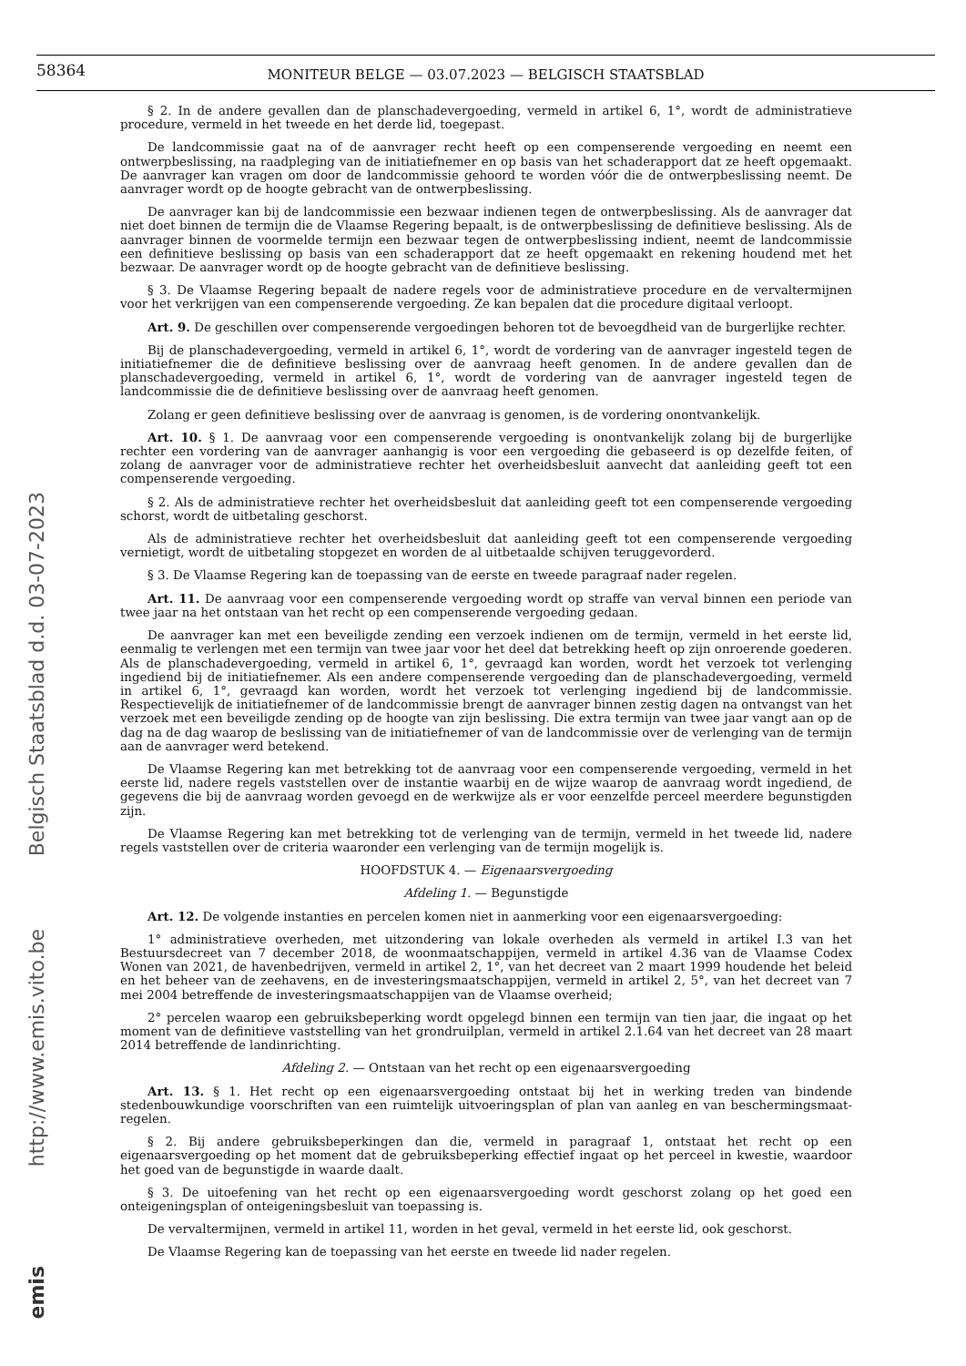58364
MONITEUR BELGE — 03.07.2023 — BELGISCH STAATSBLAD
Belgisch Staatsblad d.d. 03-07-2023
http://www.emis.vito.be
emis
§ 2. In de andere gevallen dan de planschadevergoeding, vermeld in artikel 6, 1°, wordt de administratieve procedure, vermeld in het tweede en het derde lid, toegepast.
De landcommissie gaat na of de aanvrager recht heeft op een compenserende vergoeding en neemt een ontwerpbeslissing, na raadpleging van de initiatiefnemer en op basis van het schaderapport dat ze heeft opgemaakt. De aanvrager kan vragen om door de landcommissie gehoord te worden vóór die de ontwerpbeslissing neemt. De aanvrager wordt op de hoogte gebracht van de ontwerpbeslissing.
De aanvrager kan bij de landcommissie een bezwaar indienen tegen de ontwerpbeslissing. Als de aanvrager dat niet doet binnen de termijn die de Vlaamse Regering bepaalt, is de ontwerpbeslissing de definitieve beslissing. Als de aanvrager binnen de voormelde termijn een bezwaar tegen de ontwerpbeslissing indient, neemt de landcommissie een definitieve beslissing op basis van een schaderapport dat ze heeft opgemaakt en rekening houdend met het bezwaar. De aanvrager wordt op de hoogte gebracht van de definitieve beslissing.
§ 3. De Vlaamse Regering bepaalt de nadere regels voor de administratieve procedure en de vervaltermijnen voor het verkrijgen van een compenserende vergoeding. Ze kan bepalen dat die procedure digitaal verloopt.
Art. 9. De geschillen over compenserende vergoedingen behoren tot de bevoegdheid van de burgerlijke rechter.
Bij de planschadevergoeding, vermeld in artikel 6, 1°, wordt de vordering van de aanvrager ingesteld tegen de initiatiefnemer die de definitieve beslissing over de aanvraag heeft genomen. In de andere gevallen dan de planschadevergoeding, vermeld in artikel 6, 1°, wordt de vordering van de aanvrager ingesteld tegen de landcommissie die de definitieve beslissing over de aanvraag heeft genomen.
Zolang er geen definitieve beslissing over de aanvraag is genomen, is de vordering onontvankelijk.
Art. 10. § 1. De aanvraag voor een compenserende vergoeding is onontvankelijk zolang bij de burgerlijke rechter een vordering van de aanvrager aanhangig is voor een vergoeding die gebaseerd is op dezelfde feiten, of zolang de aanvrager voor de administratieve rechter het overheidsbesluit aanvecht dat aanleiding geeft tot een compenserende vergoeding.
§ 2. Als de administratieve rechter het overheidsbesluit dat aanleiding geeft tot een compenserende vergoeding schorst, wordt de uitbetaling geschorst.
Als de administratieve rechter het overheidsbesluit dat aanleiding geeft tot een compenserende vergoeding vernietigt, wordt de uitbetaling stopgezet en worden de al uitbetaalde schijven teruggevorderd.
§ 3. De Vlaamse Regering kan de toepassing van de eerste en tweede paragraaf nader regelen.
Art. 11. De aanvraag voor een compenserende vergoeding wordt op straffe van verval binnen een periode van twee jaar na het ontstaan van het recht op een compenserende vergoeding gedaan.
De aanvrager kan met een beveiligde zending een verzoek indienen om de termijn, vermeld in het eerste lid, eenmalig te verlengen met een termijn van twee jaar voor het deel dat betrekking heeft op zijn onroerende goederen. Als de planschadevergoeding, vermeld in artikel 6, 1°, gevraagd kan worden, wordt het verzoek tot verlenging ingediend bij de initiatiefnemer. Als een andere compenserende vergoeding dan de planschadevergoeding, vermeld in artikel 6, 1°, gevraagd kan worden, wordt het verzoek tot verlenging ingediend bij de landcommissie. Respectievelijk de initiatiefnemer of de landcommissie brengt de aanvrager binnen zestig dagen na ontvangst van het verzoek met een beveiligde zending op de hoogte van zijn beslissing. Die extra termijn van twee jaar vangt aan op de dag na de dag waarop de beslissing van de initiatiefnemer of van de landcommissie over de verlenging van de termijn aan de aanvrager werd betekend.
De Vlaamse Regering kan met betrekking tot de aanvraag voor een compenserende vergoeding, vermeld in het eerste lid, nadere regels vaststellen over de instantie waarbij en de wijze waarop de aanvraag wordt ingediend, de gegevens die bij de aanvraag worden gevoegd en de werkwijze als er voor eenzelfde perceel meerdere begunstigden zijn.
De Vlaamse Regering kan met betrekking tot de verlenging van de termijn, vermeld in het tweede lid, nadere regels vaststellen over de criteria waaronder een verlenging van de termijn mogelijk is.
HOOFDSTUK 4. — Eigenaarsvergoeding
Afdeling 1. — Begunstigde
Art. 12. De volgende instanties en percelen komen niet in aanmerking voor een eigenaarsvergoeding:
1° administratieve overheden, met uitzondering van lokale overheden als vermeld in artikel I.3 van het Bestuursdecreet van 7 december 2018, de woonmaatschappijen, vermeld in artikel 4.36 van de Vlaamse Codex Wonen van 2021, de havenbedrijven, vermeld in artikel 2, 1°, van het decreet van 2 maart 1999 houdende het beleid en het beheer van de zeehavens, en de investeringsmaatschappijen, vermeld in artikel 2, 5°, van het decreet van 7 mei 2004 betreffende de investeringsmaatschappijen van de Vlaamse overheid;
2° percelen waarop een gebruiksbeperking wordt opgelegd binnen een termijn van tien jaar, die ingaat op het moment van de definitieve vaststelling van het grondruilplan, vermeld in artikel 2.1.64 van het decreet van 28 maart 2014 betreffende de landinrichting.
Afdeling 2. — Ontstaan van het recht op een eigenaarsvergoeding
Art. 13. § 1. Het recht op een eigenaarsvergoeding ontstaat bij het in werking treden van bindende stedenbouwkundige voorschriften van een ruimtelijk uitvoeringsplan of plan van aanleg en van beschermingsmaat-regelen.
§ 2. Bij andere gebruiksbeperkingen dan die, vermeld in paragraaf 1, ontstaat het recht op een eigenaarsvergoeding op het moment dat de gebruiksbeperking effectief ingaat op het perceel in kwestie, waardoor het goed van de begunstigde in waarde daalt.
§ 3. De uitoefening van het recht op een eigenaarsvergoeding wordt geschorst zolang op het goed een onteigeningsplan of onteigeningsbesluit van toepassing is.
De vervaltermijnen, vermeld in artikel 11, worden in het geval, vermeld in het eerste lid, ook geschorst.
De Vlaamse Regering kan de toepassing van het eerste en tweede lid nader regelen.